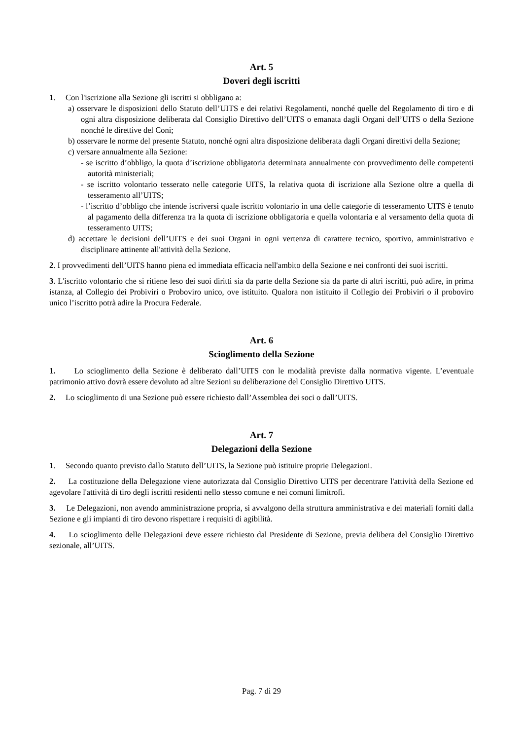Art. 5
Doveri degli iscritti
1. Con l'iscrizione alla Sezione gli iscritti si obbligano a:
a) osservare le disposizioni dello Statuto dell’UITS e dei relativi Regolamenti, nonché quelle del Regolamento di tiro e di ogni altra disposizione deliberata dal Consiglio Direttivo dell’UITS o emanata dagli Organi dell’UITS o della Sezione nonché le direttive del Coni;
b) osservare le norme del presente Statuto, nonché ogni altra disposizione deliberata dagli Organi direttivi della Sezione;
c) versare annualmente alla Sezione:
- se iscritto d’obbligo, la quota d’iscrizione obbligatoria determinata annualmente con provvedimento delle competenti autorità ministeriali;
- se iscritto volontario tesserato nelle categorie UITS, la relativa quota di iscrizione alla Sezione oltre a quella di tesseramento all’UITS;
- l’iscritto d’obbligo che intende iscriversi quale iscritto volontario in una delle categorie di tesseramento UITS è tenuto al pagamento della differenza tra la quota di iscrizione obbligatoria e quella volontaria e al versamento della quota di tesseramento UITS;
d) accettare le decisioni dell’UITS e dei suoi Organi in ogni vertenza di carattere tecnico, sportivo, amministrativo e disciplinare attinente all'attività della Sezione.
2. I provvedimenti dell’UITS hanno piena ed immediata efficacia nell'ambito della Sezione e nei confronti dei suoi iscritti.
3. L'iscritto volontario che si ritiene leso dei suoi diritti sia da parte della Sezione sia da parte di altri iscritti, può adire, in prima istanza, al Collegio dei Probiviri o Proboviro unico, ove istituito. Qualora non istituito il Collegio dei Probiviri o il proboviro unico l’iscritto potrà adire la Procura Federale.
Art. 6
Scioglimento della Sezione
1. Lo scioglimento della Sezione è deliberato dall’UITS con le modalità previste dalla normativa vigente. L’eventuale patrimonio attivo dovrà essere devoluto ad altre Sezioni su deliberazione del Consiglio Direttivo UITS.
2. Lo scioglimento di una Sezione può essere richiesto dall’Assemblea dei soci o dall’UITS.
Art. 7
Delegazioni della Sezione
1. Secondo quanto previsto dallo Statuto dell’UITS, la Sezione può istituire proprie Delegazioni.
2. La costituzione della Delegazione viene autorizzata dal Consiglio Direttivo UITS per decentrare l'attività della Sezione ed agevolare l'attività di tiro degli iscritti residenti nello stesso comune e nei comuni limitrofi.
3. Le Delegazioni, non avendo amministrazione propria, si avvalgono della struttura amministrativa e dei materiali forniti dalla Sezione e gli impianti di tiro devono rispettare i requisiti di agibilità.
4. Lo scioglimento delle Delegazioni deve essere richiesto dal Presidente di Sezione, previa delibera del Consiglio Direttivo sezionale, all’UITS.
Pag. 7 di 29